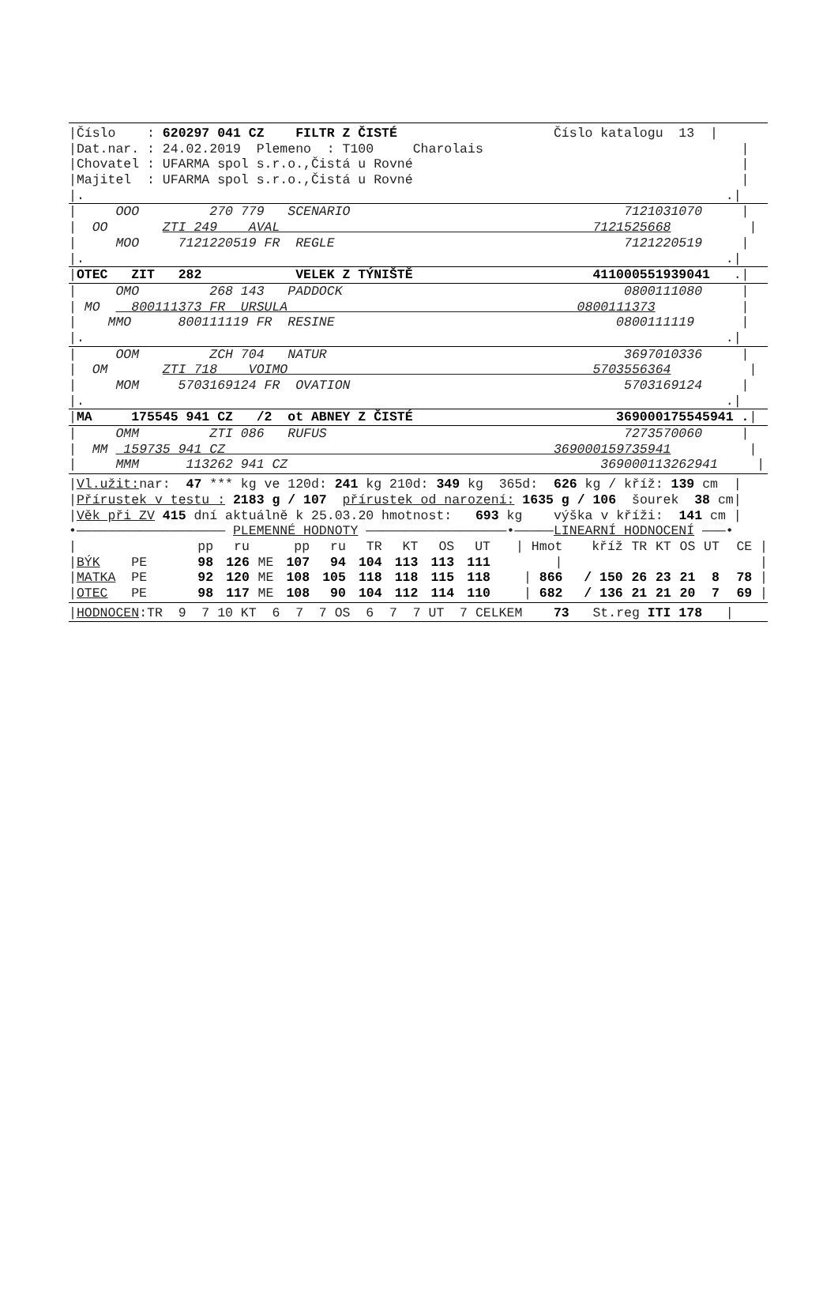|Číslo : 620297 041 CZ FILTR Z ČISTÉ Číslo katalogu 13 |
|Dat.nar. : 24.02.2019 Plemeno : T100 Charolais |
|Chovatel : UFARMA spol s.r.o.,Čistá u Rovné |
|Majitel : UFARMA spol s.r.o.,Čistá u Rovné |
|. .|
| OOO 270 779 SCENARIO 7121031070 |
| OO ZTI 249 AVAL 7121525668 |
| MOO 7121220519 FR REGLE 7121220519 |
|. .|
|OTEC ZIT 282 VELEK Z TÝNIŠTĚ 411000551939041 .|
| OMO 268 143 PADDOCK 0800111080 |
| MO 800111373 FR URSULA 0800111373 |
| MMO 800111119 FR RESINE 0800111119 |
|. .|
| OOM ZCH 704 NATUR 3697010336 |
| OM ZTI 718 VOIMO 5703556364 |
| MOM 5703169124 FR OVATION 5703169124 |
|. .|
|MA 175545 941 CZ /2 ot ABNEY Z ČISTÉ 369000175545941 .|
| OMM ZTI 086 RUFUS 7273570060 |
| MM 159735 941 CZ 369000159735941 |
| MMM 113262 941 CZ 369000113262941 |
|Vl.užit: nar: 47 *** kg ve 120d: 241 kg 210d: 349 kg 365d: 626 kg / kříž: 139 cm |
|Přírustek v testu : 2183 g / 107 přírustek od narození: 1635 g / 106 šourek 38 cm|
|Věk při ZV 415 dní aktuálně k 25.03.20 hmotnost: 693 kg výška v kříži: 141 cm |
•——————————————————— PLEMENNÉ HODNOTY ——————————————————•—————LINEARNÍ HODNOCENÍ ———•
| / | pp | ru | | pp | ru | TR | KT | OS | UT | / Hmot | kříž | TR | KT | OS | UT | CE / |
| --- | --- | --- | --- | --- | --- | --- | --- | --- | --- | --- | --- | --- | --- | --- | --- | --- |
| / BÝK PE | 98 | 126 | ME | 107 | 94 | 104 | 113 | 113 | 111 | / | | | | | | / |
| / MATKA PE | 92 | 120 | ME | 108 | 105 | 118 | 118 | 115 | 118 | / 866 | / 150 | 26 | 23 | 21 | 8 | 78 / |
| / OTEC PE | 98 | 117 | ME | 108 | 90 | 104 | 112 | 114 | 110 | / 682 | / 136 | 21 | 21 | 20 | 7 | 69 / |
|HODNOCEN:TR 9 7 10 KT 6 7 7 OS 6 7 7 UT 7 CELKEM 73 St.reg ITI 178 |